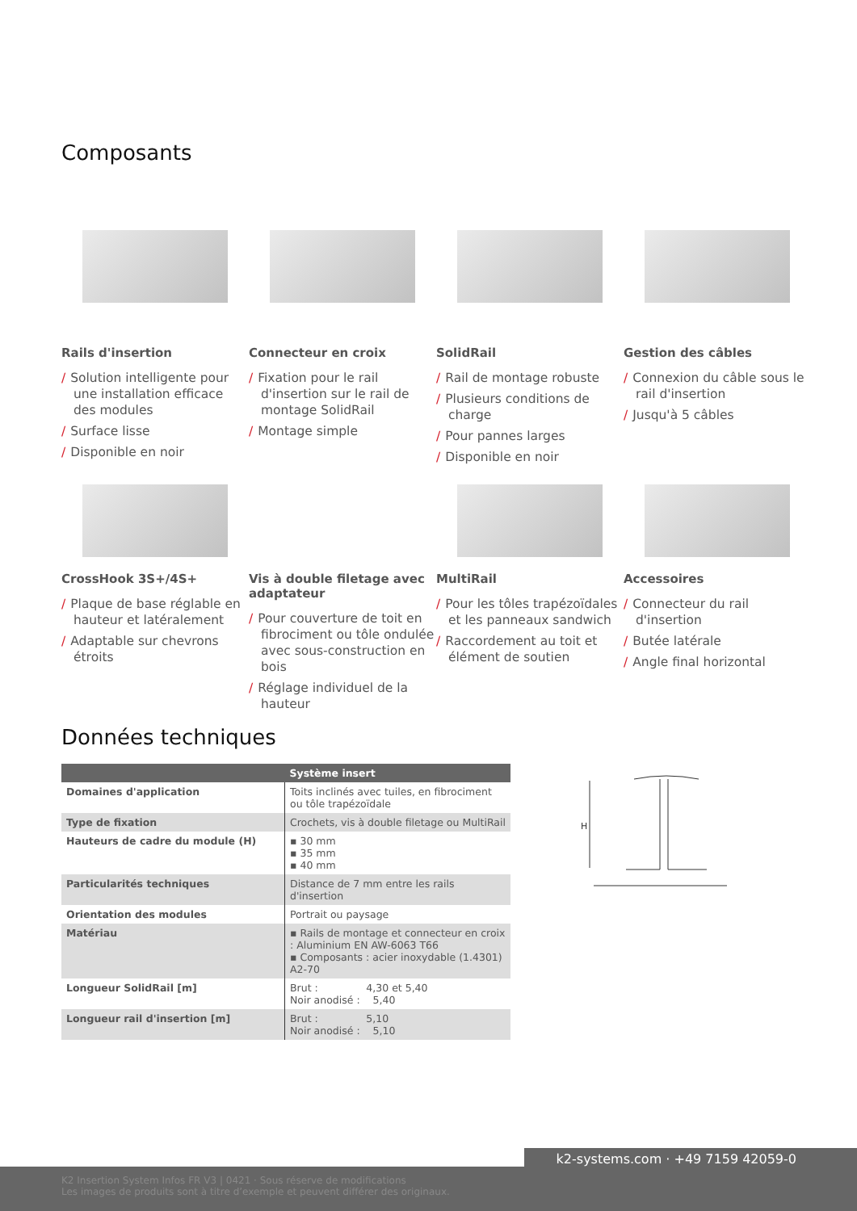Composants
Rails d'insertion
/ Solution intelligente pour une installation efficace des modules
/ Surface lisse
/ Disponible en noir
Connecteur en croix
/ Fixation pour le rail d'insertion sur le rail de montage SolidRail
/ Montage simple
SolidRail
/ Rail de montage robuste
/ Plusieurs conditions de charge
/ Pour pannes larges
/ Disponible en noir
Gestion des câbles
/ Connexion du câble sous le rail d'insertion
/ Jusqu'à 5 câbles
CrossHook 3S+/4S+
/ Plaque de base réglable en hauteur et latéralement
/ Adaptable sur chevrons étroits
Vis à double filetage avec adaptateur
/ Pour couverture de toit en fibrociment ou tôle ondulée avec sous-construction en bois
/ Réglage individuel de la hauteur
MultiRail
/ Pour les tôles trapézoï­dales et les panneaux sandwich
/ Raccordement au toit et élément de soutien
Accessoires
/ Connecteur du rail d'insertion
/ Butée latérale
/ Angle final horizontal
Données techniques
| | Système insert |
| --- | --- |
| Domaines d'application | Toits inclinés avec tuiles, en fibrociment ou tôle trapézoïdale |
| Type de fixation | Crochets, vis à double filetage ou MultiRail |
| Hauteurs de cadre du module (H) | ▪ 30 mm ▪ 35 mm ▪ 40 mm |
| Particularités techniques | Distance de 7 mm entre les rails d'insertion |
| Orientation des modules | Portrait ou paysage |
| Matériau | ▪ Rails de montage et connecteur en croix : Aluminium EN AW-6063 T66 ▪ Composants : acier inoxydable (1.4301) A2-70 |
| Longueur SolidRail [m] | Brut : 4,30 et 5,40 Noir anodisé : 5,40 |
| Longueur rail d'insertion [m] | Brut : 5,10 Noir anodisé : 5,10 |
H
k2-systems.com · +49 7159 42059-0
K2 Insertion System Infos FR V3 | 0421 · Sous réserve de modifications
Les images de produits sont à titre d’exemple et peuvent différer des originaux.